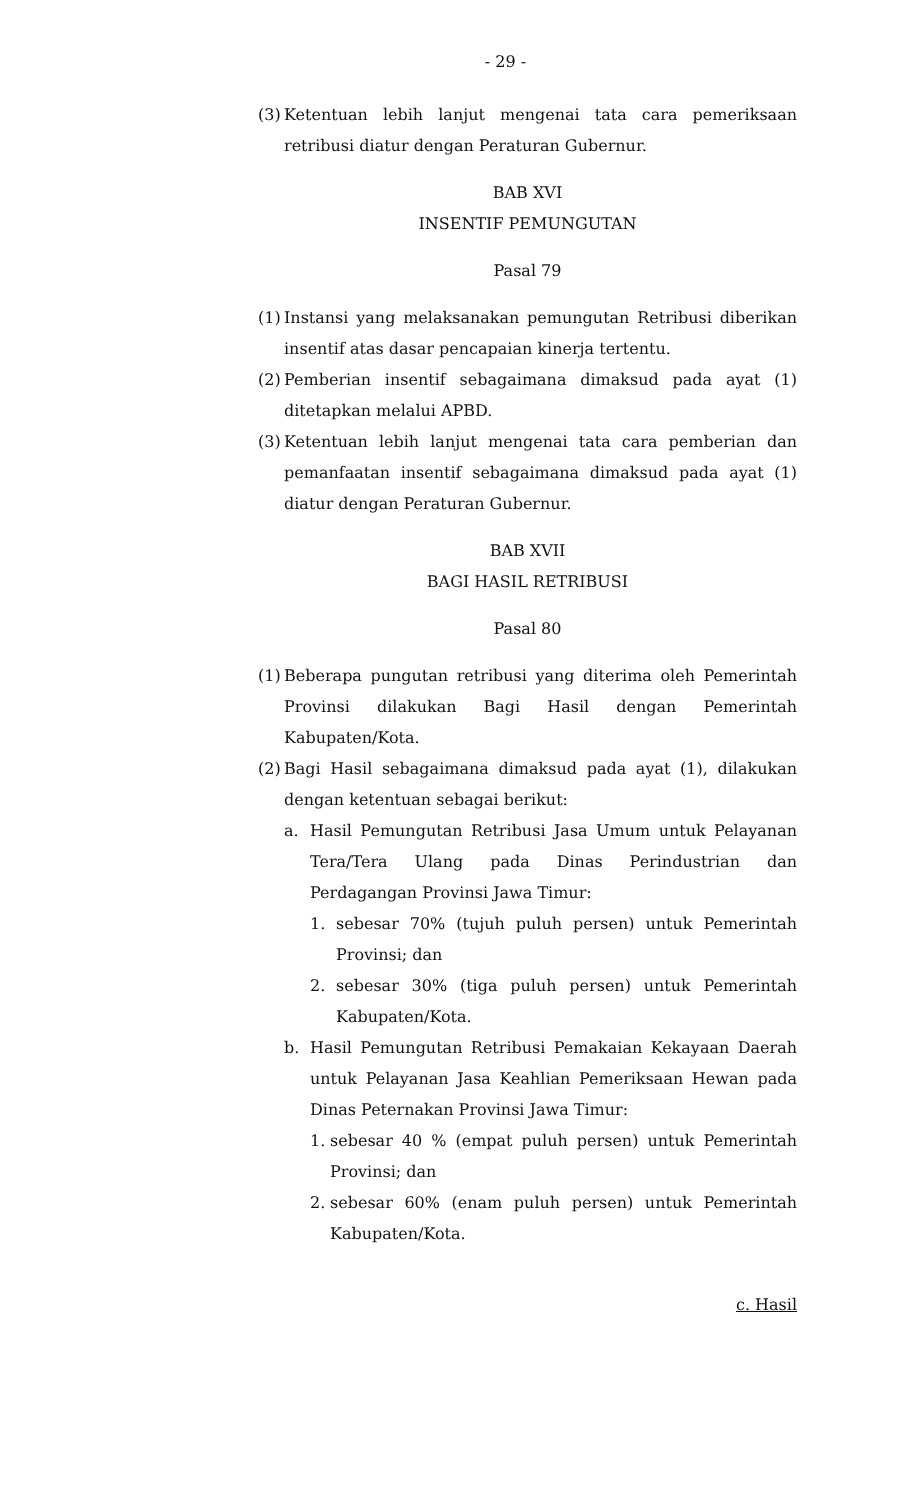- 29 -
(3) Ketentuan lebih lanjut mengenai tata cara pemeriksaan retribusi diatur dengan Peraturan Gubernur.
BAB XVI
INSENTIF PEMUNGUTAN
Pasal 79
(1) Instansi yang melaksanakan pemungutan Retribusi diberikan insentif atas dasar pencapaian kinerja tertentu.
(2) Pemberian insentif sebagaimana dimaksud pada ayat (1) ditetapkan melalui APBD.
(3) Ketentuan lebih lanjut mengenai tata cara pemberian dan pemanfaatan insentif sebagaimana dimaksud pada ayat (1) diatur dengan Peraturan Gubernur.
BAB XVII
BAGI HASIL RETRIBUSI
Pasal 80
(1) Beberapa pungutan retribusi yang diterima oleh Pemerintah Provinsi dilakukan Bagi Hasil dengan Pemerintah Kabupaten/Kota.
(2) Bagi Hasil sebagaimana dimaksud pada ayat (1), dilakukan dengan ketentuan sebagai berikut:
a. Hasil Pemungutan Retribusi Jasa Umum untuk Pelayanan Tera/Tera Ulang pada Dinas Perindustrian dan Perdagangan Provinsi Jawa Timur:
1. sebesar 70% (tujuh puluh persen) untuk Pemerintah Provinsi; dan
2. sebesar 30% (tiga puluh persen) untuk Pemerintah Kabupaten/Kota.
b. Hasil Pemungutan Retribusi Pemakaian Kekayaan Daerah untuk Pelayanan Jasa Keahlian Pemeriksaan Hewan pada Dinas Peternakan Provinsi Jawa Timur:
1. sebesar 40 % (empat puluh persen) untuk Pemerintah Provinsi; dan
2. sebesar 60% (enam puluh persen) untuk Pemerintah Kabupaten/Kota.
c. Hasil